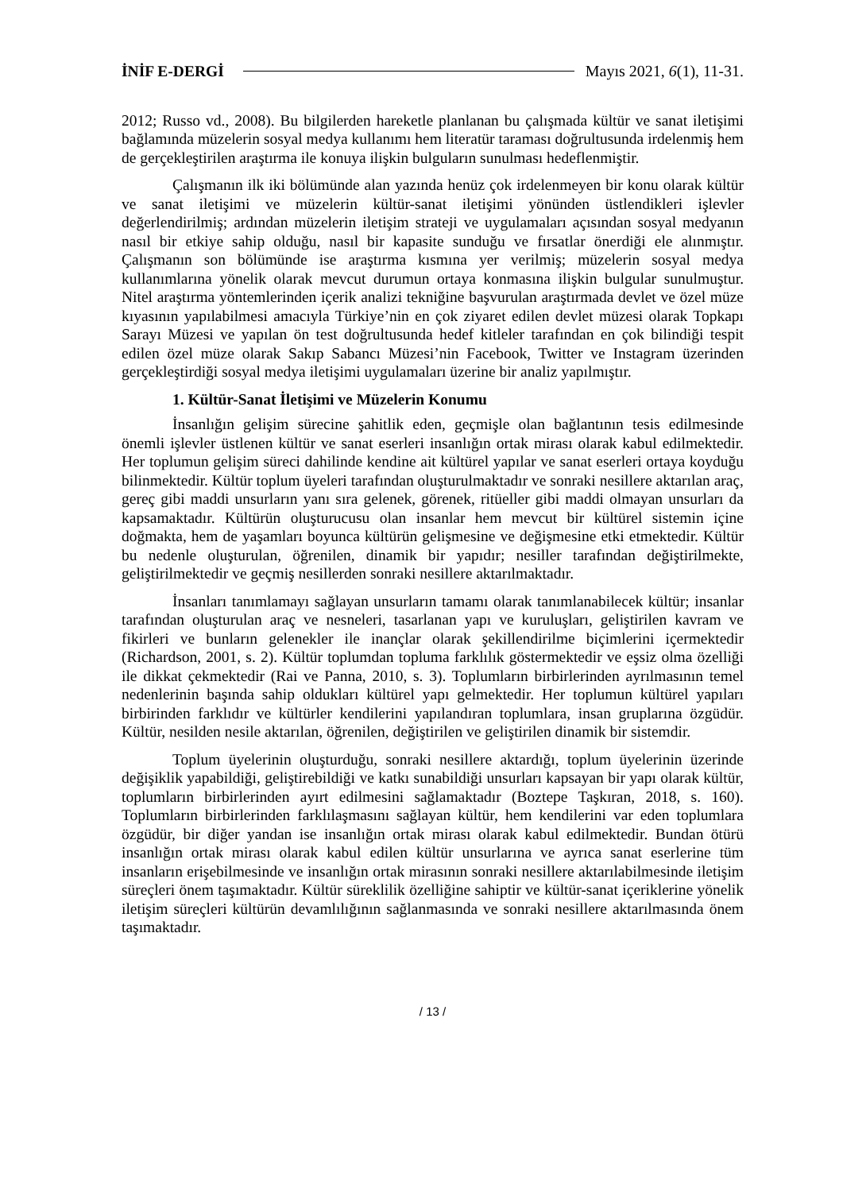İNİF E-DERGİ Mayıs 2021, 6(1), 11-31.
2012; Russo vd., 2008). Bu bilgilerden hareketle planlanan bu çalışmada kültür ve sanat iletişimi bağlamında müzelerin sosyal medya kullanımı hem literatür taraması doğrultusunda irdelenmiş hem de gerçekleştirilen araştırma ile konuya ilişkin bulguların sunulması hedeflenmiştir.
Çalışmanın ilk iki bölümünde alan yazında henüz çok irdelenmeyen bir konu olarak kültür ve sanat iletişimi ve müzelerin kültür-sanat iletişimi yönünden üstlendikleri işlevler değerlendirilmiş; ardından müzelerin iletişim strateji ve uygulamaları açısından sosyal medyanın nasıl bir etkiye sahip olduğu, nasıl bir kapasite sunduğu ve fırsatlar önerdiği ele alınmıştır. Çalışmanın son bölümünde ise araştırma kısmına yer verilmiş; müzelerin sosyal medya kullanımlarına yönelik olarak mevcut durumun ortaya konmasına ilişkin bulgular sunulmuştur. Nitel araştırma yöntemlerinden içerik analizi tekniğine başvurulan araştırmada devlet ve özel müze kıyasının yapılabilmesi amacıyla Türkiye’nin en çok ziyaret edilen devlet müzesi olarak Topkapı Sarayı Müzesi ve yapılan ön test doğrultusunda hedef kitleler tarafından en çok bilindiği tespit edilen özel müze olarak Sakıp Sabancı Müzesi’nin Facebook, Twitter ve Instagram üzerinden gerçekleştirdiği sosyal medya iletişimi uygulamaları üzerine bir analiz yapılmıştır.
1. Kültür-Sanat İletişimi ve Müzelerin Konumu
İnsanlığın gelişim sürecine şahitlik eden, geçmişle olan bağlantının tesis edilmesinde önemli işlevler üstlenen kültür ve sanat eserleri insanlığın ortak mirası olarak kabul edilmektedir. Her toplumun gelişim süreci dahilinde kendine ait kültürel yapılar ve sanat eserleri ortaya koyduğu bilinmektedir. Kültür toplum üyeleri tarafından oluşturulmaktadır ve sonraki nesillere aktarılan araç, gereç gibi maddi unsurların yanı sıra gelenek, görenek, ritüeller gibi maddi olmayan unsurları da kapsamaktadır. Kültürün oluşturucusu olan insanlar hem mevcut bir kültürel sistemin içine doğmakta, hem de yaşamları boyunca kültürün gelişmesine ve değişmesine etki etmektedir. Kültür bu nedenle oluşturulan, öğrenilen, dinamik bir yapıdır; nesiller tarafından değiştirilmekte, geliştirilmektedir ve geçmiş nesillerden sonraki nesillere aktarılmaktadır.
İnsanları tanımlamayı sağlayan unsurların tamamı olarak tanımlanabilecek kültür; insanlar tarafından oluşturulan araç ve nesneleri, tasarlanan yapı ve kuruluşları, geliştirilen kavram ve fikirleri ve bunların gelenekler ile inançlar olarak şekillendirilme biçimlerini içermektedir (Richardson, 2001, s. 2). Kültür toplumdan topluma farklılık göstermektedir ve eşsiz olma özelliği ile dikkat çekmektedir (Rai ve Panna, 2010, s. 3). Toplumların birbirlerinden ayrılmasının temel nedenlerinin başında sahip oldukları kültürel yapı gelmektedir. Her toplumun kültürel yapıları birbirinden farklıdır ve kültürler kendilerini yapılandıran toplumlara, insan gruplarına özgüdür. Kültür, nesilden nesile aktarılan, öğrenilen, değiştirilen ve geliştirilen dinamik bir sistemdir.
Toplum üyelerinin oluşturduğu, sonraki nesillere aktardığı, toplum üyelerinin üzerinde değişiklik yapabildiği, geliştirebildiği ve katkı sunabildiği unsurları kapsayan bir yapı olarak kültür, toplumların birbirlerinden ayırt edilmesini sağlamaktadır (Boztepe Taşkıran, 2018, s. 160). Toplumların birbirlerinden farklılaşmasını sağlayan kültür, hem kendilerini var eden toplumlara özgüdür, bir diğer yandan ise insanlığın ortak mirası olarak kabul edilmektedir. Bundan ötürü insanlığın ortak mirası olarak kabul edilen kültür unsurlarına ve ayrıca sanat eserlerine tüm insanların erişebilmesinde ve insanlığın ortak mirasının sonraki nesillere aktarılabilmesinde iletişim süreçleri önem taşımaktadır. Kültür süreklilik özelliğine sahiptir ve kültür-sanat içeriklerine yönelik iletişim süreçleri kültürün devamlılığının sağlanmasında ve sonraki nesillere aktarılmasında önem taşımaktadır.
/ 13 /